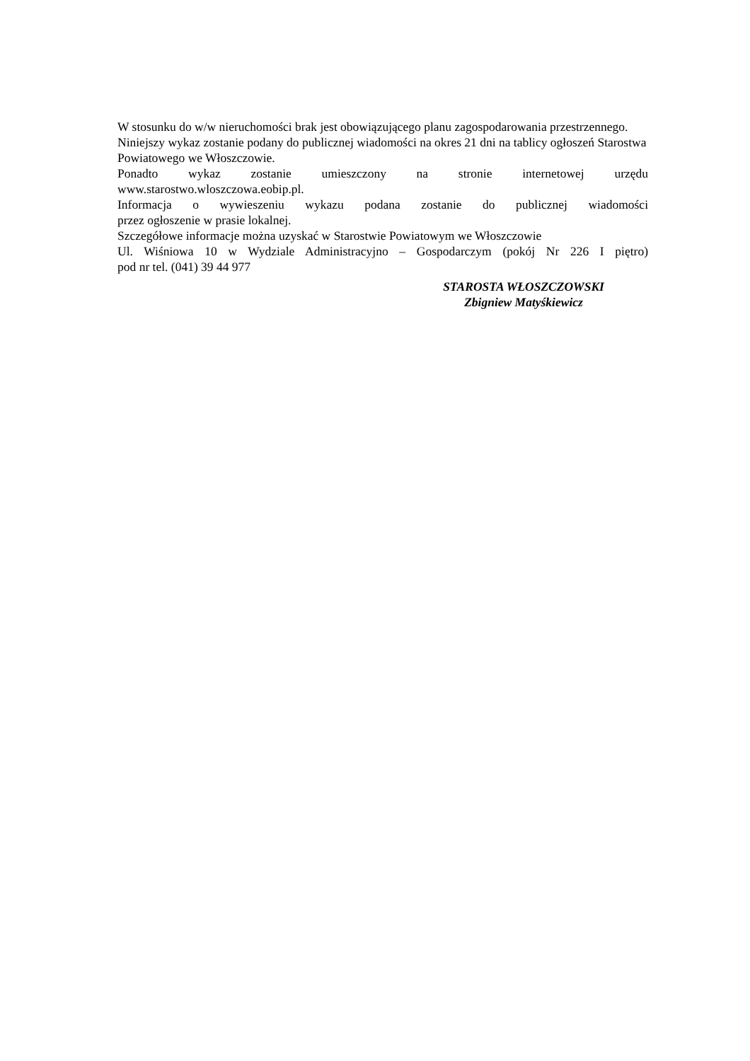W stosunku do w/w nieruchomości brak jest obowiązującego planu zagospodarowania przestrzennego.
Niniejszy wykaz zostanie podany do publicznej wiadomości na okres 21 dni na tablicy ogłoszeń Starostwa Powiatowego we Włoszczowie.
Ponadto wykaz zostanie umieszczony na stronie internetowej urzędu
www.starostwo.wloszczowa.eobip.pl.
Informacja o wywieszeniu wykazu podana zostanie do publicznej wiadomości
przez ogłoszenie w prasie lokalnej.
Szczegółowe informacje można uzyskać w Starostwie Powiatowym we Włoszczowie
Ul. Wiśniowa 10 w Wydziale Administracyjno – Gospodarczym (pokój Nr 226 I piętro)
pod nr tel. (041) 39 44 977
STAROSTA WŁOSZCZOWSKI
Zbigniew Matyśkiewicz